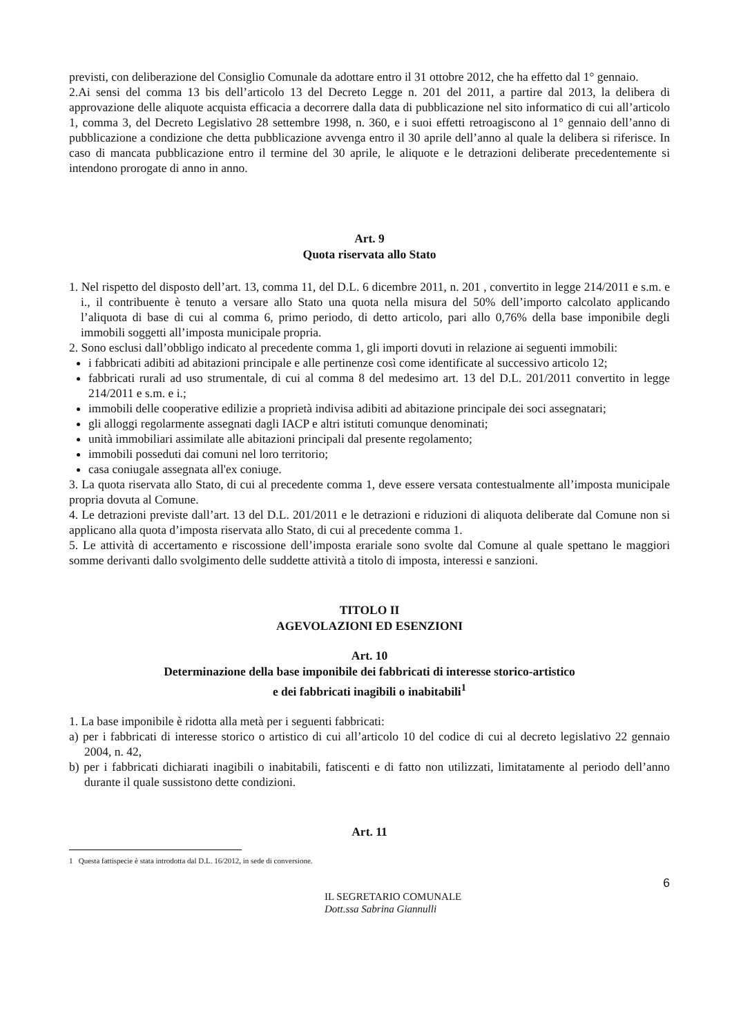previsti, con deliberazione del Consiglio Comunale da adottare entro il 31 ottobre 2012, che ha effetto dal 1° gennaio.
2.Ai sensi del comma 13 bis dell’articolo 13 del Decreto Legge n. 201 del 2011, a partire dal 2013, la delibera di approvazione delle aliquote acquista efficacia a decorrere dalla data di pubblicazione nel sito informatico di cui all’articolo 1, comma 3, del Decreto Legislativo 28 settembre 1998, n. 360, e i suoi effetti retroagiscono al 1° gennaio dell’anno di pubblicazione a condizione che detta pubblicazione avvenga entro il 30 aprile dell’anno al quale la delibera si riferisce. In caso di mancata pubblicazione entro il termine del 30 aprile, le aliquote e le detrazioni deliberate precedentemente si intendono prorogate di anno in anno.
Art. 9
Quota riservata allo Stato
1. Nel rispetto del disposto dell’art. 13, comma 11, del D.L. 6 dicembre 2011, n. 201 , convertito in legge 214/2011 e s.m. e i., il contribuente è tenuto a versare allo Stato una quota nella misura del 50% dell’importo calcolato applicando l’aliquota di base di cui al comma 6, primo periodo, di detto articolo, pari allo 0,76% della base imponibile degli immobili soggetti all’imposta municipale propria.
2. Sono esclusi dall’obbligo indicato al precedente comma 1, gli importi dovuti in relazione ai seguenti immobili:
i fabbricati adibiti ad abitazioni principale e alle pertinenze così come identificate al successivo articolo 12;
fabbricati rurali ad uso strumentale, di cui al comma 8 del medesimo art. 13 del D.L. 201/2011 convertito in legge 214/2011 e s.m. e i.;
immobili delle cooperative edilizie a proprietà indivisa adibiti ad abitazione principale dei soci assegnatari;
gli alloggi regolarmente assegnati dagli IACP e altri istituti comunque denominati;
unità immobiliari assimilate alle abitazioni principali dal presente regolamento;
immobili posseduti dai comuni nel loro territorio;
casa coniugale assegnata all'ex coniuge.
3. La quota riservata allo Stato, di cui al precedente comma 1, deve essere versata contestualmente all’imposta municipale propria dovuta al Comune.
4. Le detrazioni previste dall’art. 13 del D.L. 201/2011 e le detrazioni e riduzioni di aliquota deliberate dal Comune non si applicano alla quota d’imposta riservata allo Stato, di cui al precedente comma 1.
5. Le attività di accertamento e riscossione dell’imposta erariale sono svolte dal Comune al quale spettano le maggiori somme derivanti dallo svolgimento delle suddette attività a titolo di imposta, interessi e sanzioni.
TITOLO II
AGEVOLAZIONI ED ESENZIONI
Art. 10
Determinazione della base imponibile dei fabbricati di interesse storico-artistico
e dei fabbricati inagibili o inabitabili<sup>1</sup>
1. La base imponibile è ridotta alla metà per i seguenti fabbricati:
a) per i fabbricati di interesse storico o artistico di cui all’articolo 10 del codice di cui al decreto legislativo 22 gennaio 2004, n. 42,
b) per i fabbricati dichiarati inagibili o inabitabili, fatiscenti e di fatto non utilizzati, limitatamente al periodo dell’anno durante il quale sussistono dette condizioni.
Art. 11
1 Questa fattispecie è stata introdotta dal D.L. 16/2012, in sede di conversione.
6
IL SEGRETARIO COMUNALE
Dott.ssa Sabrina Giannulli